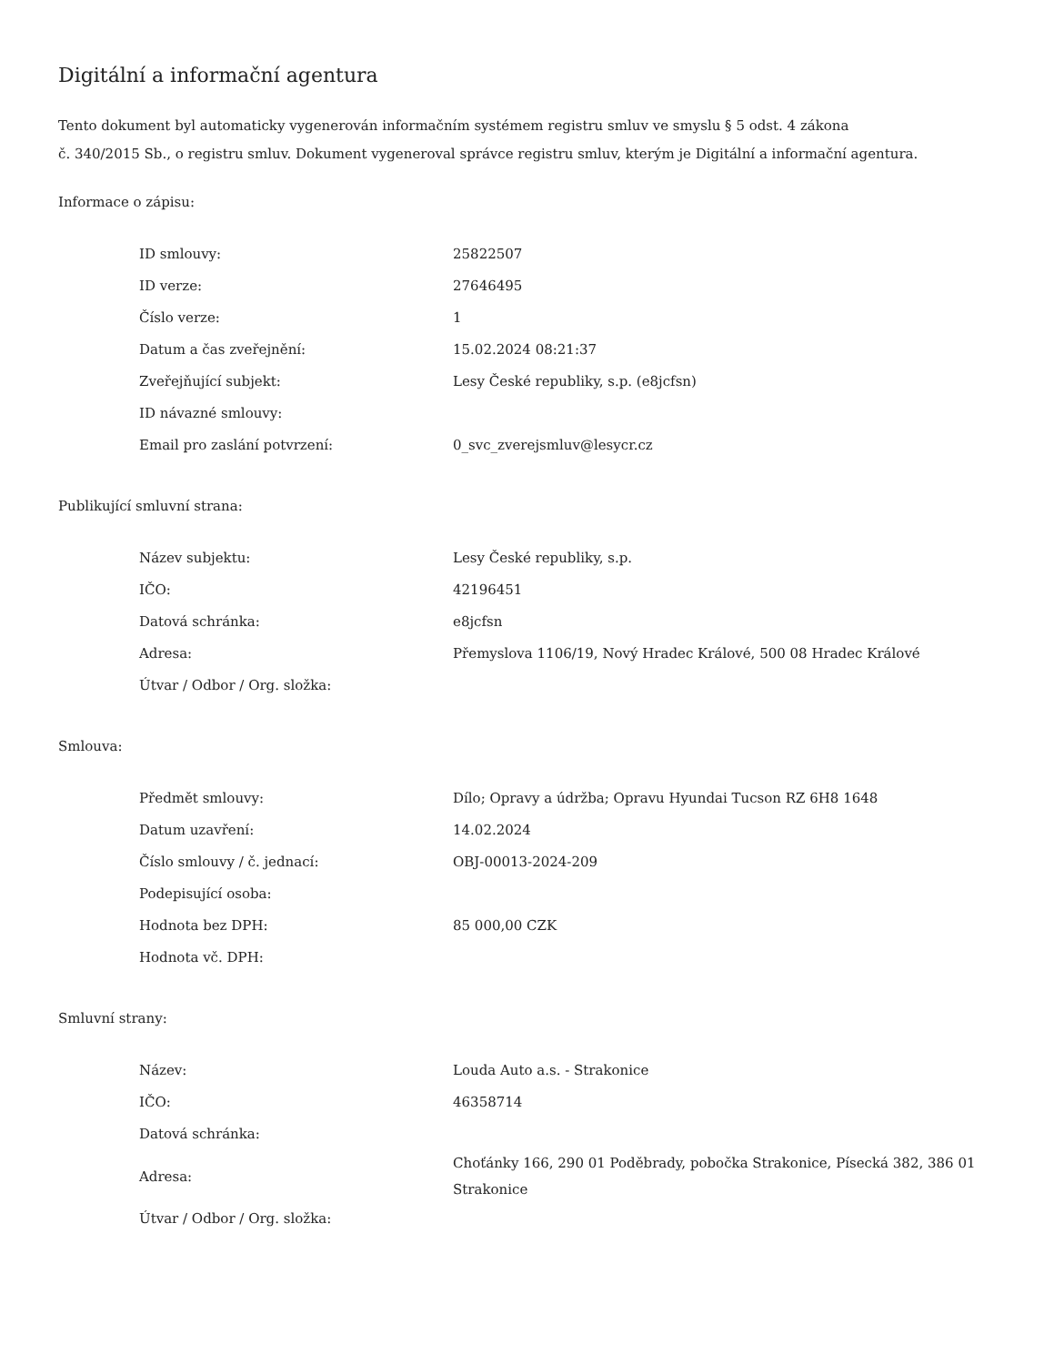Digitální a informační agentura
Tento dokument byl automaticky vygenerován informačním systémem registru smluv ve smyslu § 5 odst. 4 zákona
č. 340/2015 Sb., o registru smluv. Dokument vygeneroval správce registru smluv, kterým je Digitální a informační agentura.
Informace o zápisu:
| ID smlouvy: | 25822507 |
| ID verze: | 27646495 |
| Číslo verze: | 1 |
| Datum a čas zveřejnění: | 15.02.2024 08:21:37 |
| Zveřejňující subjekt: | Lesy České republiky, s.p. (e8jcfsn) |
| ID návazné smlouvy: | |
| Email pro zaslání potvrzení: | 0_svc_zverejsmluv@lesycr.cz |
Publikující smluvní strana:
| Název subjektu: | Lesy České republiky, s.p. |
| IČO: | 42196451 |
| Datová schránka: | e8jcfsn |
| Adresa: | Přemyslova 1106/19, Nový Hradec Králové, 500 08 Hradec Králové |
| Útvar / Odbor / Org. složka: | |
Smlouva:
| Předmět smlouvy: | Dílo; Opravy a údržba; Opravu Hyundai Tucson RZ 6H8 1648 |
| Datum uzavření: | 14.02.2024 |
| Číslo smlouvy / č. jednací: | OBJ-00013-2024-209 |
| Podepisující osoba: | |
| Hodnota bez DPH: | 85 000,00 CZK |
| Hodnota vč. DPH: | |
Smluvní strany:
| Název: | Louda Auto a.s. - Strakonice |
| IČO: | 46358714 |
| Datová schránka: | |
| Adresa: | Choťánky 166, 290 01 Poděbrady, pobočka Strakonice, Písecká 382, 386 01 Strakonice |
| Útvar / Odbor / Org. složka: | |